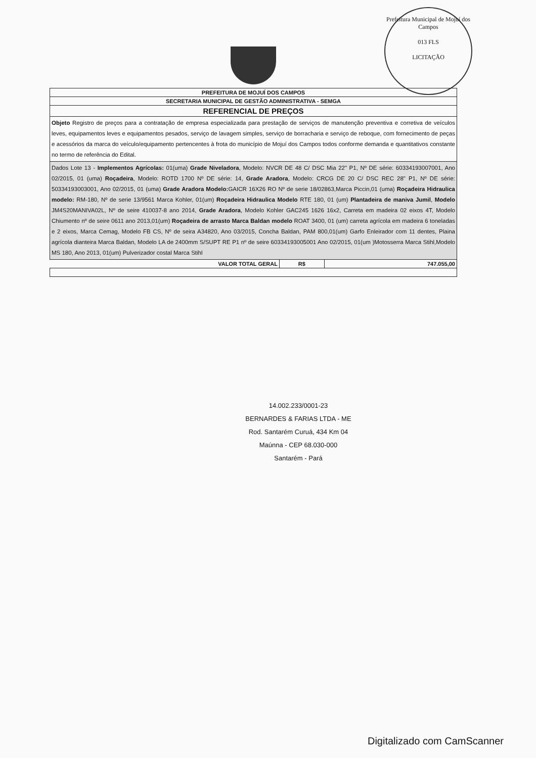Prefeitura Municipal de Mojuí dos Campos
013 FLS
LICITAÇÃO
| PREFEITURA DE MOJUÍ DOS CAMPOS | | |
| SECRETARIA MUNICIPAL DE GESTÃO ADMINISTRATIVA - SEMGA | | |
| REFERENCIAL DE PREÇOS | | |
| Objeto Registro de preços para a contratação de empresa especializada para prestação de serviços de manutenção preventiva e corretiva de veículos leves, equipamentos leves e equipamentos pesados, serviço de lavagem simples, serviço de borracharia e serviço de reboque, com fornecimento de peças e acessórios da marca do veículo/equipamento pertencentes à frota do município de Mojuí dos Campos todos conforme demanda e quantitativos constante no termo de referência do Edital. | | |
| Dados Lote 13 - Implementos Agrícolas: 01(uma) Grade Niveladora , Modelo: NVCR DE 48 C/ DSC Mia 22" P1, Nº DE série: 60334193007001, Ano 02/2015, 01 (uma) Roçadeira , Modelo: ROTD 1700 Nº DE série: 14, Grade Aradora , Modelo: CRCG DE 20 C/ DSC REC 28" P1, Nº DE série: 50334193003001, Ano 02/2015, 01 (uma) Grade Aradora Modelo: GAICR 16X26 RO Nº de serie 18/02863,Marca Piccin,01 (uma) Roçadeira Hidraulica modelo: RM-180, Nº de serie 13/9561 Marca Kohler, 01(um) Roçadeira Hidraulica Modelo RTE 180, 01 (um) Plantadeira de maniva Jumil , Modelo JM4S20MANIVA02L, Nº de seire 410037-8 ano 2014, Grade Aradora , Modelo Kohler GAC245 1626 16x2, Carreta em madeira 02 eixos 4T, Modelo Chiumento nº de seire 0611 ano 2013,01(um) Roçadeira de arrasto Marca Baldan modelo ROAT 3400, 01 (um) carreta agrícola em madeira 6 toneladas e 2 eixos, Marca Cemag, Modelo FB CS, Nº de seira A34820, Ano 03/2015, Concha Baldan, PAM 800,01(um) Garfo Enleirador com 11 dentes, Plaina agrícola dianteira Marca Baldan, Modelo LA de 2400mm S/SUPT RE P1 nº de seire 60334193005001 Ano 02/2015, 01(um )Motosserra Marca Stihl,Modelo MS 180, Ano 2013, 01(um) Pulverizador costal Marca Stihl | | |
| VALOR TOTAL GERAL | R$ | 747.055,00 |
14.002.233/0001-23
BERNARDES & FARIAS LTDA - ME
Rod. Santarém Curuá, 434 Km 04
Maúnna - CEP 68.030-000
Santarém - Pará
Digitalizado com CamScanner